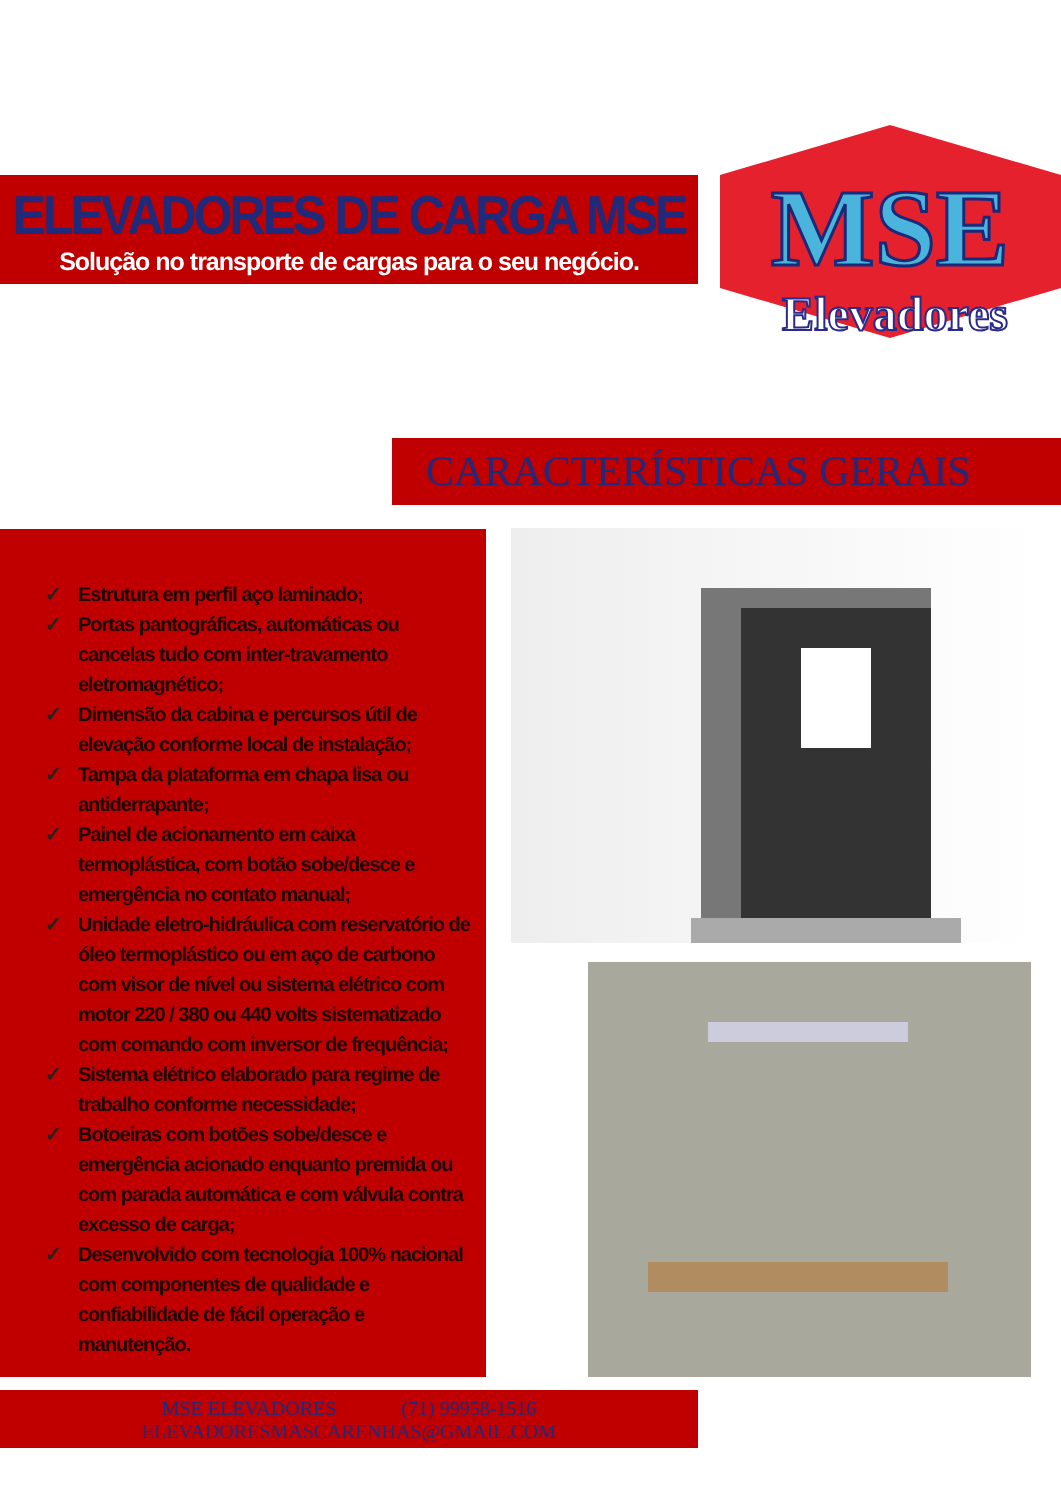ELEVADORES DE CARGA MSE
Solução no transporte de cargas para o seu negócio.
MSE
Elevadores
CARACTERÍSTICAS GERAIS
✓ Estrutura em perfil aço laminado;
✓ Portas pantográficas, automáticas ou cancelas tudo com inter-travamento eletromagnético;
✓ Dimensão da cabina e percursos útil de elevação conforme local de instalação;
✓ Tampa da plataforma em chapa lisa ou antiderrapante;
✓ Painel de acionamento em caixa termoplástica, com botão sobe/desce e emergência no contato manual;
✓ Unidade eletro-hidráulica com reservatório de óleo termoplástico ou em aço de carbono com visor de nível ou sistema elétrico com motor 220 / 380 ou 440 volts sistematizado com comando com inversor de frequência;
✓ Sistema elétrico elaborado para regime de trabalho conforme necessidade;
✓ Botoeiras com botões sobe/desce e emergência acionado enquanto premida ou com parada automática e com válvula contra excesso de carga;
✓ Desenvolvido com tecnologia 100% nacional com componentes de qualidade e confiabilidade de fácil operação e manutenção.
MSE ELEVADORES (71) 99958-1516
ELEVADORESMASCARENHAS@GMAIL.COM